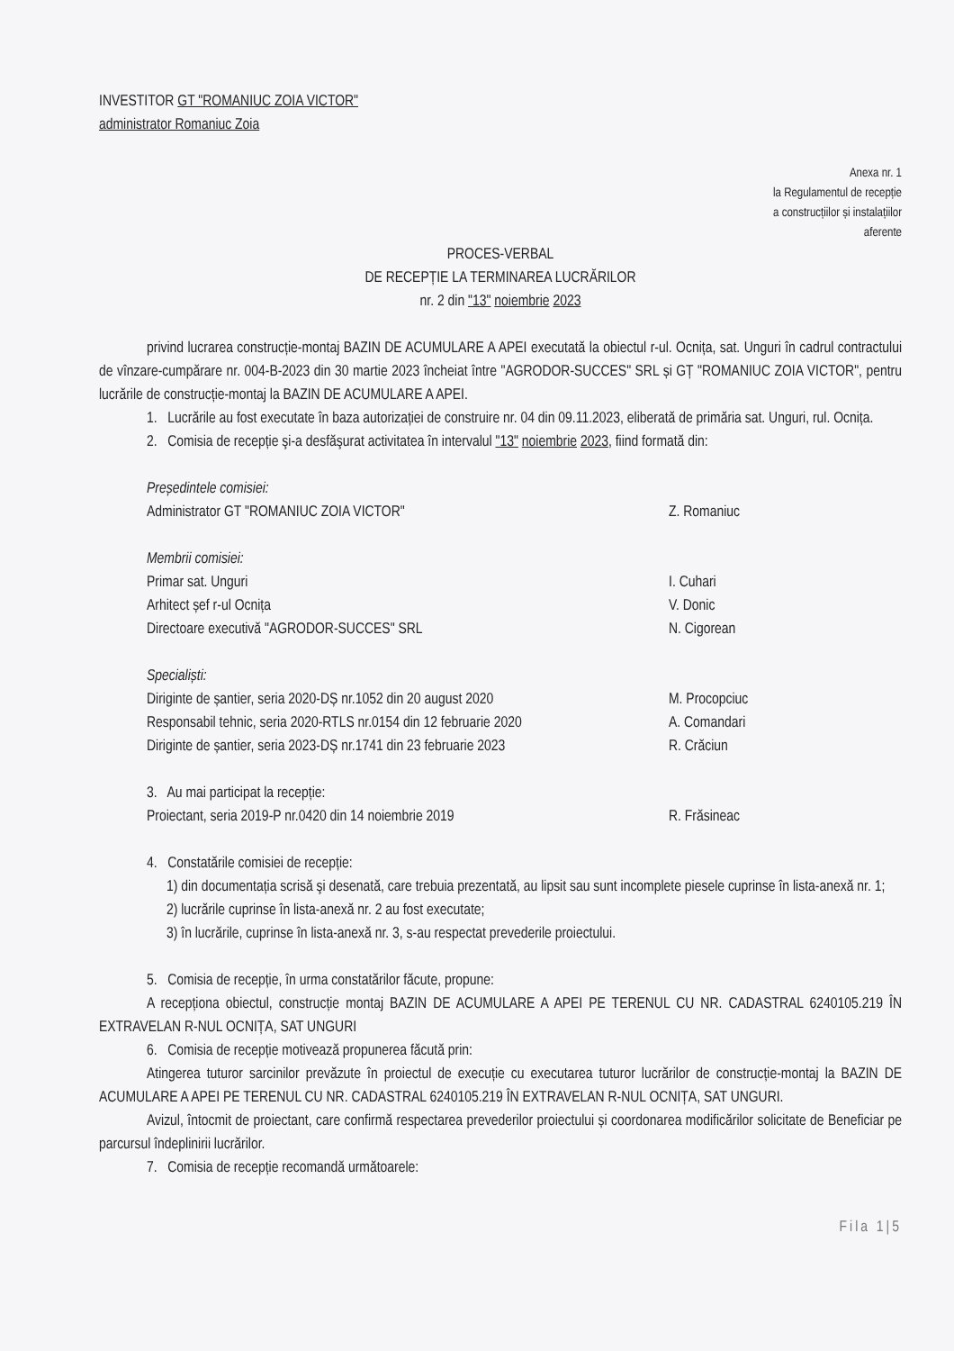INVESTITOR GT "ROMANIUC ZOIA VICTOR"
administrator Romaniuc Zoia
Anexa nr. 1
la Regulamentul de recepție
a construcțiilor și instalațiilor
aferente
PROCES-VERBAL
DE RECEPȚIE LA TERMINAREA LUCRĂRILOR
nr. 2 din "13" noiembrie 2023
privind lucrarea construcție-montaj BAZIN DE ACUMULARE A APEI executată la obiectul r-ul. Ocnița, sat. Unguri în cadrul contractului de vînzare-cumpărare nr. 004-B-2023 din 30 martie 2023 încheiat între "AGRODOR-SUCCES" SRL și GȚ "ROMANIUC ZOIA VICTOR", pentru lucrările de construcție-montaj la BAZIN DE ACUMULARE A APEI.
1. Lucrările au fost executate în baza autorizației de construire nr. 04 din 09.11.2023, eliberată de primăria sat. Unguri, rul. Ocnița.
2. Comisia de recepție şi-a desfăşurat activitatea în intervalul "13" noiembrie 2023, fiind formată din:
Președintele comisiei:
Administrator GT "ROMANIUC ZOIA VICTOR" Z. Romaniuc
Membrii comisiei:
Primar sat. Unguri I. Cuhari
Arhitect șef r-ul Ocnița V. Donic
Directoare executivă "AGRODOR-SUCCES" SRL N. Cigorean
Specialiști:
Diriginte de șantier, seria 2020-DȘ nr.1052 din 20 august 2020 M. Procopciuc
Responsabil tehnic, seria 2020-RTLS nr.0154 din 12 februarie 2020 A. Comandari
Diriginte de șantier, seria 2023-DȘ nr.1741 din 23 februarie 2023 R. Crăciun
3. Au mai participat la recepție:
Proiectant, seria 2019-P nr.0420 din 14 noiembrie 2019 R. Frăsineac
4. Constatările comisiei de recepție:
1) din documentația scrisă şi desenată, care trebuia prezentată, au lipsit sau sunt incomplete piesele cuprinse în lista-anexă nr. 1;
2) lucrările cuprinse în lista-anexă nr. 2 au fost executate;
3) în lucrările, cuprinse în lista-anexă nr. 3, s-au respectat prevederile proiectului.
5. Comisia de recepție, în urma constatărilor făcute, propune:
A recepționa obiectul, construcție montaj BAZIN DE ACUMULARE A APEI PE TERENUL CU NR. CADASTRAL 6240105.219 ÎN EXTRAVELAN R-NUL OCNIȚA, SAT UNGURI
6. Comisia de recepție motivează propunerea făcută prin:
Atingerea tuturor sarcinilor prevăzute în proiectul de execuție cu executarea tuturor lucrărilor de construcție-montaj la BAZIN DE ACUMULARE A APEI PE TERENUL CU NR. CADASTRAL 6240105.219 ÎN EXTRAVELAN R-NUL OCNIȚA, SAT UNGURI.
Avizul, întocmit de proiectant, care confirmă respectarea prevederilor proiectului și coordonarea modificărilor solicitate de Beneficiar pe parcursul îndeplinirii lucrărilor.
7. Comisia de recepție recomandă următoarele:
Fila 1|5